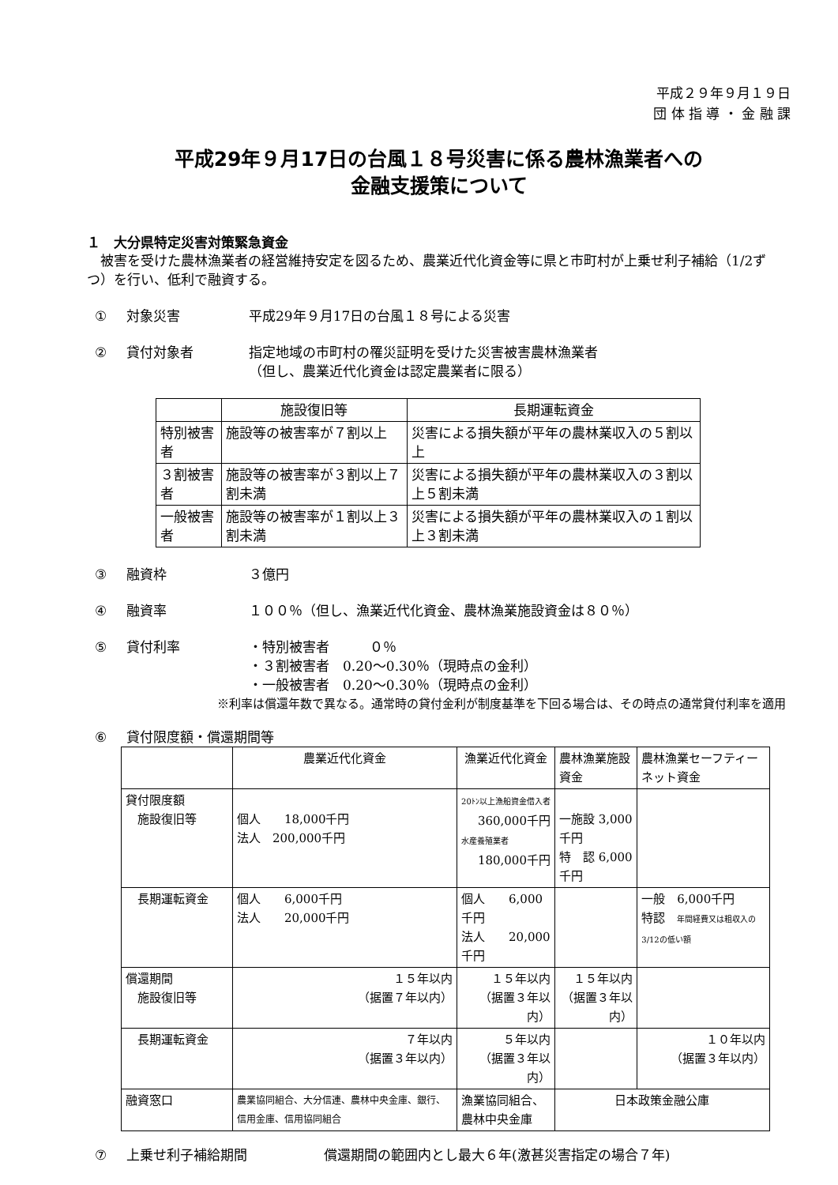平成２９年９月１９日
団 体 指 導 ・ 金 融 課
平成29年９月17日の台風１８号災害に係る農林漁業者への
金融支援策について
１　大分県特定災害対策緊急資金
　被害を受けた農林漁業者の経営維持安定を図るため、農業近代化資金等に県と市町村が上乗せ利子補給（1/2ずつ）を行い、低利で融資する。
① 対象災害 平成29年９月17日の台風１８号による災害
② 貸付対象者 指定地域の市町村の罹災証明を受けた災害被害農林漁業者
（但し、農業近代化資金は認定農業者に限る）
| | 施設復旧等 | 長期運転資金 |
| --- | --- | --- |
| 特別被害者 | 施設等の被害率が７割以上 | 災害による損失額が平年の農林業収入の５割以上 |
| ３割被害者 | 施設等の被害率が３割以上７割未満 | 災害による損失額が平年の農林業収入の３割以上５割未満 |
| 一般被害者 | 施設等の被害率が１割以上３割未満 | 災害による損失額が平年の農林業収入の１割以上３割未満 |
③ 融資枠 ３億円
④ 融資率 １００％（但し、漁業近代化資金、農林漁業施設資金は８０％）
⑤ 貸付利率 ・特別被害者　　　０％
・３割被害者　0.20～0.30％（現時点の金利）
・一般被害者　0.20～0.30％（現時点の金利）
※利率は償還年数で異なる。通常時の貸付金利が制度基準を下回る場合は、その時点の通常貸付利率を適用
⑥ 貸付限度額・償還期間等
| | 農業近代化資金 | 漁業近代化資金 | 農林漁業施設資金 | 農林漁業セーフティーネット資金 |
| 貸付限度額 施設復旧等 | 個人 18,000千円 法人 200,000千円 | 20ﾄﾝ以上漁船資金借入者 360,000千円 水産養殖業者 180,000千円 | 一施設 3,000千円 特 認 6,000千円 | |
| 長期運転資金 | 個人 6,000千円 法人 20,000千円 | 個人 6,000千円 法人 20,000千円 | | 一般 6,000千円 特認 年間経費又は粗収入の3/12の低い額 |
| 償還期間 施設復旧等 | １５年以内 （据置７年以内） | １５年以内 （据置３年以内） | １５年以内 （据置３年以内） | |
| 長期運転資金 | ７年以内 （据置３年以内） | ５年以内 （据置３年以内） | | １０年以内 （据置３年以内） |
| 融資窓口 | 農業協同組合、大分信連、農林中央金庫、銀行、信用金庫、信用協同組合 | 漁業協同組合、 農林中央金庫 | 日本政策金融公庫 | |
⑦ 上乗せ利子補給期間 償還期間の範囲内とし最大６年(激甚災害指定の場合７年)